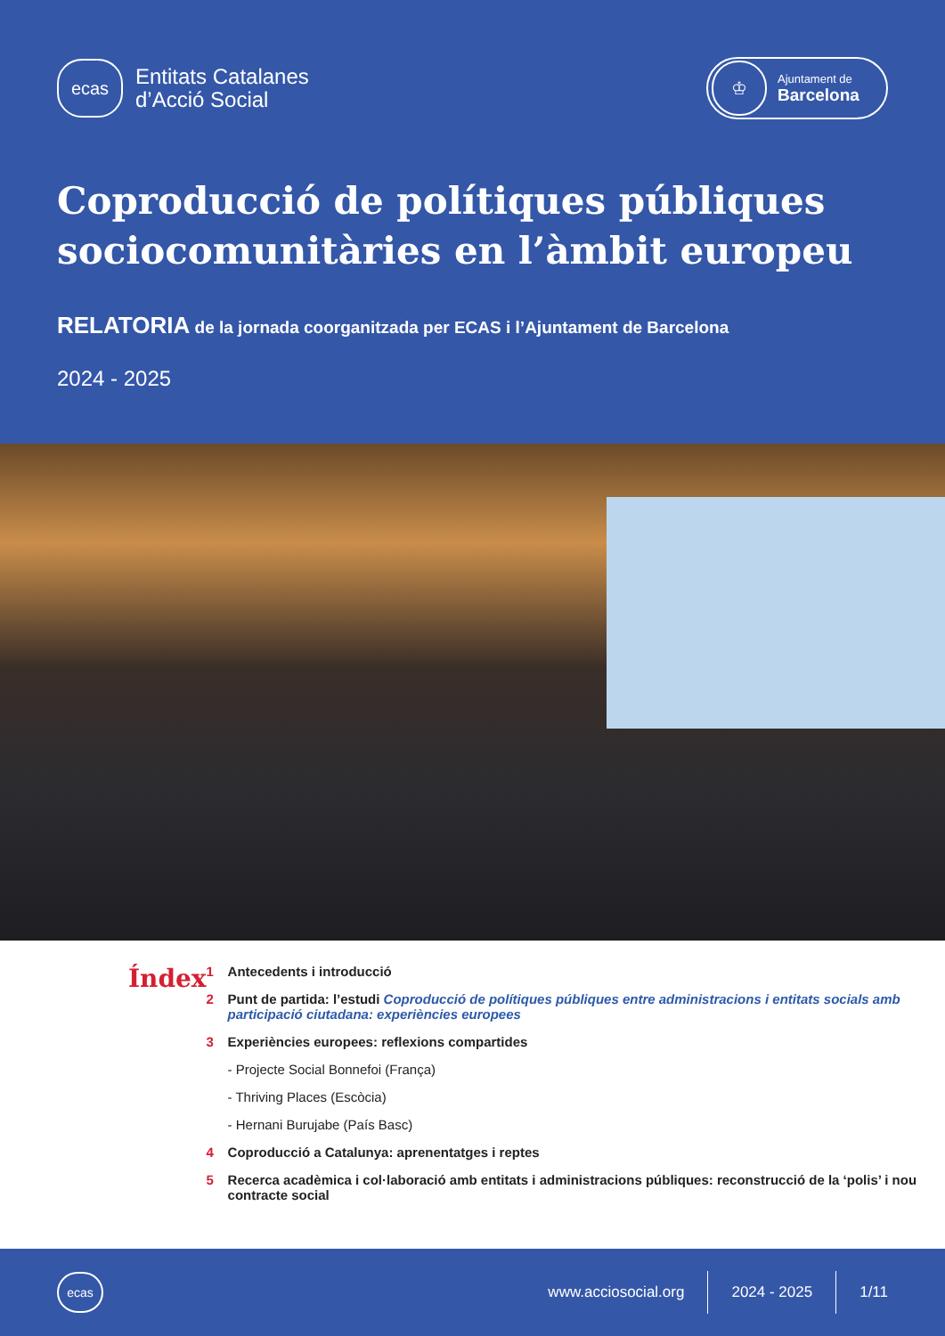ecas
Entitats Catalanes
d’Acció Social
♔
Ajuntament de
Barcelona
Coproducció de polítiques públiques sociocomunitàries en l’àmbit europeu
RELATORIA de la jornada coorganitzada per ECAS i l’Ajuntament de Barcelona
2024 - 2025
Índex
1 Antecedents i introducció
2 Punt de partida: l’estudi Coproducció de polítiques públiques entre administracions i entitats socials amb participació ciutadana: experiències europees
3 Experiències europees: reflexions compartides
- Projecte Social Bonnefoi (França)
- Thriving Places (Escòcia)
- Hernani Burujabe (País Basc)
4 Coproducció a Catalunya: aprenentatges i reptes
5 Recerca acadèmica i col·laboració amb entitats i administracions públiques: reconstrucció de la ‘polis’ i nou contracte social
ecas
www.acciosocial.org
2024 - 2025
1/11